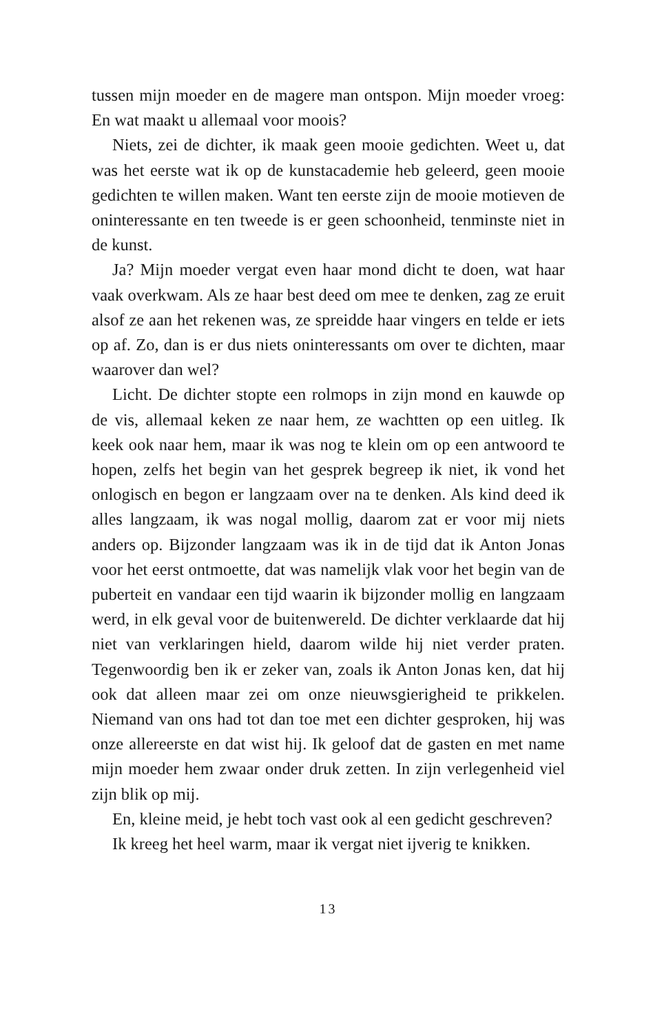tussen mijn moeder en de magere man ontspon. Mijn moeder vroeg: En wat maakt u allemaal voor moois?
Niets, zei de dichter, ik maak geen mooie gedichten. Weet u, dat was het eerste wat ik op de kunstacademie heb geleerd, geen mooie gedichten te willen maken. Want ten eerste zijn de mooie motieven de oninteressante en ten tweede is er geen schoonheid, tenminste niet in de kunst.
Ja? Mijn moeder vergat even haar mond dicht te doen, wat haar vaak overkwam. Als ze haar best deed om mee te denken, zag ze eruit alsof ze aan het rekenen was, ze spreidde haar vingers en telde er iets op af. Zo, dan is er dus niets oninteressants om over te dichten, maar waarover dan wel?
Licht. De dichter stopte een rolmops in zijn mond en kauwde op de vis, allemaal keken ze naar hem, ze wachtten op een uitleg. Ik keek ook naar hem, maar ik was nog te klein om op een antwoord te hopen, zelfs het begin van het gesprek begreep ik niet, ik vond het onlogisch en begon er langzaam over na te denken. Als kind deed ik alles langzaam, ik was nogal mollig, daarom zat er voor mij niets anders op. Bijzonder langzaam was ik in de tijd dat ik Anton Jonas voor het eerst ontmoette, dat was namelijk vlak voor het begin van de puberteit en vandaar een tijd waarin ik bijzonder mollig en langzaam werd, in elk geval voor de buitenwereld. De dichter verklaarde dat hij niet van verklaringen hield, daarom wilde hij niet verder praten. Tegenwoordig ben ik er zeker van, zoals ik Anton Jonas ken, dat hij ook dat alleen maar zei om onze nieuwsgierigheid te prikkelen. Niemand van ons had tot dan toe met een dichter gesproken, hij was onze allereerste en dat wist hij. Ik geloof dat de gasten en met name mijn moeder hem zwaar onder druk zetten. In zijn verlegenheid viel zijn blik op mij.
En, kleine meid, je hebt toch vast ook al een gedicht geschreven?
Ik kreeg het heel warm, maar ik vergat niet ijverig te knikken.
13